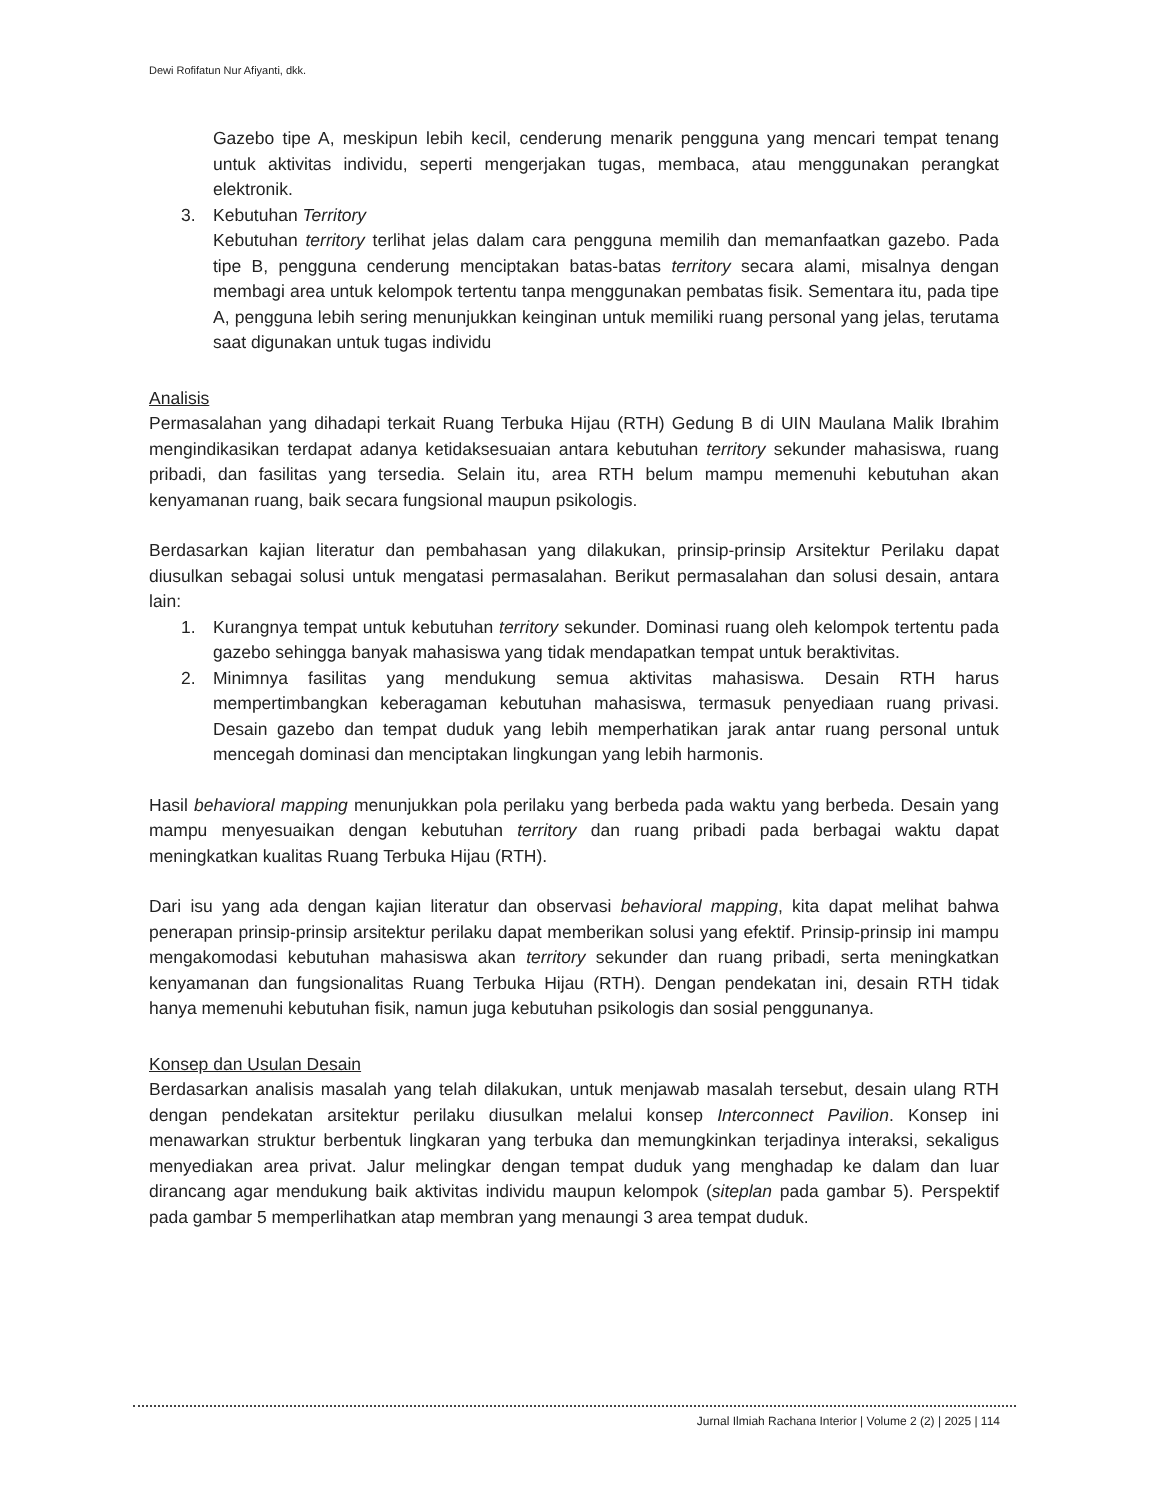Dewi Rofifatun Nur Afiyanti, dkk.
Gazebo tipe A, meskipun lebih kecil, cenderung menarik pengguna yang mencari tempat tenang untuk aktivitas individu, seperti mengerjakan tugas, membaca, atau menggunakan perangkat elektronik.
3. Kebutuhan Territory
Kebutuhan territory terlihat jelas dalam cara pengguna memilih dan memanfaatkan gazebo. Pada tipe B, pengguna cenderung menciptakan batas-batas territory secara alami, misalnya dengan membagi area untuk kelompok tertentu tanpa menggunakan pembatas fisik. Sementara itu, pada tipe A, pengguna lebih sering menunjukkan keinginan untuk memiliki ruang personal yang jelas, terutama saat digunakan untuk tugas individu
Analisis
Permasalahan yang dihadapi terkait Ruang Terbuka Hijau (RTH) Gedung B di UIN Maulana Malik Ibrahim mengindikasikan terdapat adanya ketidaksesuaian antara kebutuhan territory sekunder mahasiswa, ruang pribadi, dan fasilitas yang tersedia. Selain itu, area RTH belum mampu memenuhi kebutuhan akan kenyamanan ruang, baik secara fungsional maupun psikologis.
Berdasarkan kajian literatur dan pembahasan yang dilakukan, prinsip-prinsip Arsitektur Perilaku dapat diusulkan sebagai solusi untuk mengatasi permasalahan. Berikut permasalahan dan solusi desain, antara lain:
1. Kurangnya tempat untuk kebutuhan territory sekunder. Dominasi ruang oleh kelompok tertentu pada gazebo sehingga banyak mahasiswa yang tidak mendapatkan tempat untuk beraktivitas.
2. Minimnya fasilitas yang mendukung semua aktivitas mahasiswa. Desain RTH harus mempertimbangkan keberagaman kebutuhan mahasiswa, termasuk penyediaan ruang privasi. Desain gazebo dan tempat duduk yang lebih memperhatikan jarak antar ruang personal untuk mencegah dominasi dan menciptakan lingkungan yang lebih harmonis.
Hasil behavioral mapping menunjukkan pola perilaku yang berbeda pada waktu yang berbeda. Desain yang mampu menyesuaikan dengan kebutuhan territory dan ruang pribadi pada berbagai waktu dapat meningkatkan kualitas Ruang Terbuka Hijau (RTH).
Dari isu yang ada dengan kajian literatur dan observasi behavioral mapping, kita dapat melihat bahwa penerapan prinsip-prinsip arsitektur perilaku dapat memberikan solusi yang efektif. Prinsip-prinsip ini mampu mengakomodasi kebutuhan mahasiswa akan territory sekunder dan ruang pribadi, serta meningkatkan kenyamanan dan fungsionalitas Ruang Terbuka Hijau (RTH). Dengan pendekatan ini, desain RTH tidak hanya memenuhi kebutuhan fisik, namun juga kebutuhan psikologis dan sosial penggunanya.
Konsep dan Usulan Desain
Berdasarkan analisis masalah yang telah dilakukan, untuk menjawab masalah tersebut, desain ulang RTH dengan pendekatan arsitektur perilaku diusulkan melalui konsep Interconnect Pavilion. Konsep ini menawarkan struktur berbentuk lingkaran yang terbuka dan memungkinkan terjadinya interaksi, sekaligus menyediakan area privat. Jalur melingkar dengan tempat duduk yang menghadap ke dalam dan luar dirancang agar mendukung baik aktivitas individu maupun kelompok (siteplan pada gambar 5). Perspektif pada gambar 5 memperlihatkan atap membran yang menaungi 3 area tempat duduk.
Jurnal Ilmiah Rachana Interior | Volume 2 (2) | 2025 | 114